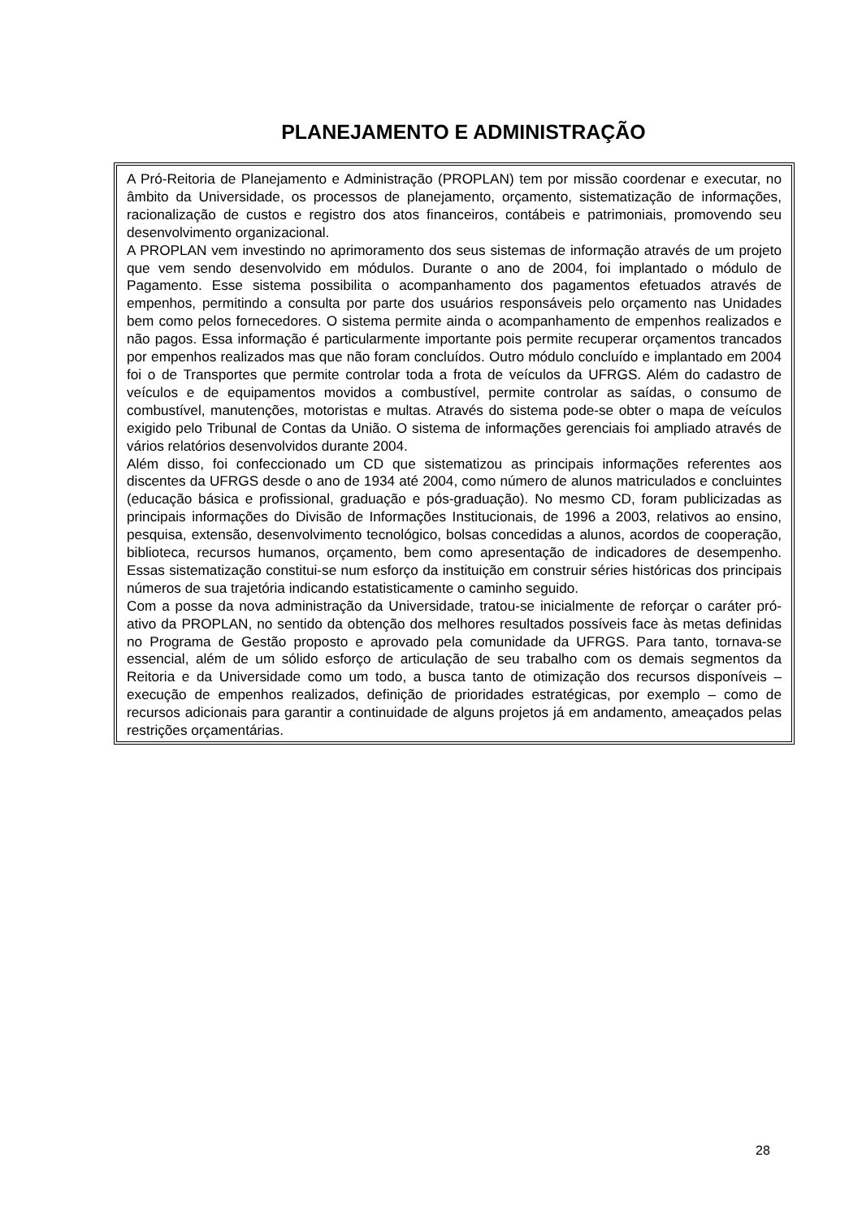PLANEJAMENTO E ADMINISTRAÇÃO
A Pró-Reitoria de Planejamento e Administração (PROPLAN) tem por missão coordenar e executar, no âmbito da Universidade, os processos de planejamento, orçamento, sistematização de informações, racionalização de custos e registro dos atos financeiros, contábeis e patrimoniais, promovendo seu desenvolvimento organizacional.
A PROPLAN vem investindo no aprimoramento dos seus sistemas de informação através de um projeto que vem sendo desenvolvido em módulos. Durante o ano de 2004, foi implantado o módulo de Pagamento. Esse sistema possibilita o acompanhamento dos pagamentos efetuados através de empenhos, permitindo a consulta por parte dos usuários responsáveis pelo orçamento nas Unidades bem como pelos fornecedores. O sistema permite ainda o acompanhamento de empenhos realizados e não pagos. Essa informação é particularmente importante pois permite recuperar orçamentos trancados por empenhos realizados mas que não foram concluídos. Outro módulo concluído e implantado em 2004 foi o de Transportes que permite controlar toda a frota de veículos da UFRGS. Além do cadastro de veículos e de equipamentos movidos a combustível, permite controlar as saídas, o consumo de combustível, manutenções, motoristas e multas. Através do sistema pode-se obter o mapa de veículos exigido pelo Tribunal de Contas da União. O sistema de informações gerenciais foi ampliado através de vários relatórios desenvolvidos durante 2004.
Além disso, foi confeccionado um CD que sistematizou as principais informações referentes aos discentes da UFRGS desde o ano de 1934 até 2004, como número de alunos matriculados e concluintes (educação básica e profissional, graduação e pós-graduação). No mesmo CD, foram publicizadas as principais informações do Divisão de Informações Institucionais, de 1996 a 2003, relativos ao ensino, pesquisa, extensão, desenvolvimento tecnológico, bolsas concedidas a alunos, acordos de cooperação, biblioteca, recursos humanos, orçamento, bem como apresentação de indicadores de desempenho. Essas sistematização constitui-se num esforço da instituição em construir séries históricas dos principais números de sua trajetória indicando estatisticamente o caminho seguido.
Com a posse da nova administração da Universidade, tratou-se inicialmente de reforçar o caráter pró-ativo da PROPLAN, no sentido da obtenção dos melhores resultados possíveis face às metas definidas no Programa de Gestão proposto e aprovado pela comunidade da UFRGS. Para tanto, tornava-se essencial, além de um sólido esforço de articulação de seu trabalho com os demais segmentos da Reitoria e da Universidade como um todo, a busca tanto de otimização dos recursos disponíveis – execução de empenhos realizados, definição de prioridades estratégicas, por exemplo – como de recursos adicionais para garantir a continuidade de alguns projetos já em andamento, ameaçados pelas restrições orçamentárias.
28